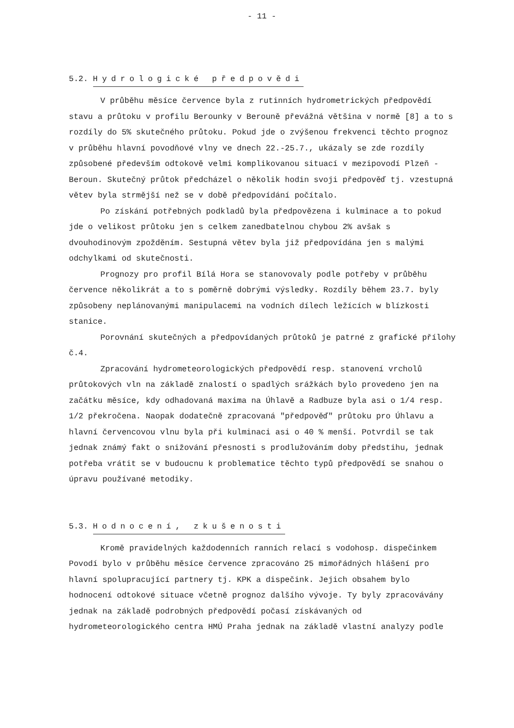- 11 -
5.2. Hydrologické předpovědi
V průběhu měsíce července byla z rutinních hydrometrických předpovědí stavu a průtoku v profilu Berounky v Berouně převážná většina v normě [8] a to s rozdíly do 5% skutečného průtoku. Pokud jde o zvýšenou frekvenci těchto prognoz v průběhu hlavní povodňové vlny ve dnech 22.-25.7., ukázaly se zde rozdíly způsobené především odtokově velmi komplikovanou situací v mezipovodí Plzeň - Beroun. Skutečný průtok předcházel o několik hodin svoji předpověď tj. vzestupná větev byla strmější než se v době předpovídání počítalo.
Po získání potřebných podkladů byla předpovězena i kulminace a to pokud jde o velikost průtoku jen s celkem zanedbatelnou chybou 2% avšak s dvouhodinovým zpožděním. Sestupná větev byla již předpovídána jen s malými odchylkami od skutečnosti.
Prognozy pro profil Bílá Hora se stanovovaly podle potřeby v průběhu července několikrát a to s poměrně dobrými výsledky. Rozdíly během 23.7. byly způsobeny neplánovanými manipulacemi na vodních dílech ležících w blízkosti stanice.
Porovnání skutečných a předpovídaných průtoků je patrné z grafické přílohy č.4.
Zpracování hydrometeorologických předpovědí resp. stanovení vrcholů průtokových vln na základě znalostí o spadlých srážkách bylo provedeno jen na začátku měsíce, kdy odhadovaná maxima na Úhlavě a Radbuze byla asi o 1/4 resp. 1/2 překročena. Naopak dodatečně zpracovaná "předpověď" průtoku pro Úhlavu a hlavní červencovou vlnu byla při kulminaci asi o 40 % menší. Potvrdil se tak jednak známý fakt o snižování přesnosti s prodlužováním doby předstihu, jednak potřeba vrátit se v budoucnu k problematice těchto typů předpovědí se snahou o úpravu používané metodiky.
5.3. Hodnocení, zkušenosti
Kromě pravidelných každodenních ranních relací s vodohosp. dispečinkem Povodí bylo v průběhu měsíce července zpracováno 25 mimořádných hlášení pro hlavní spolupracující partnery tj. KPK a dispečink. Jejich obsahem bylo hodnocení odtokové situace včetně prognoz dalšího vývoje. Ty byly zpracovávány jednak na základě podrobných předpovědí počasí získávaných od hydrometeorologického centra HMÚ Praha jednak na základě vlastní analyzy podle